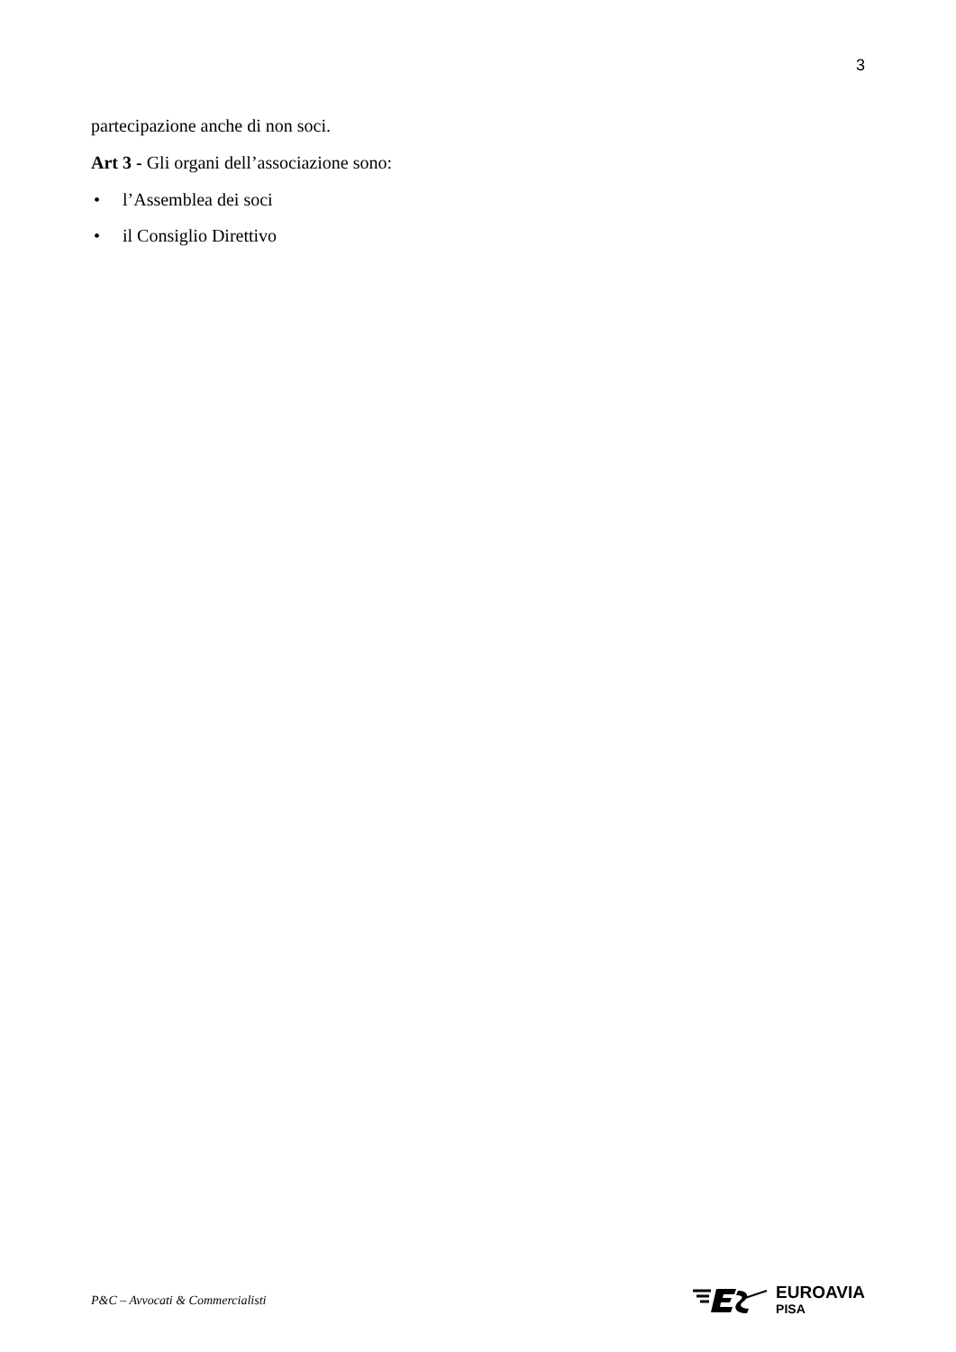3
partecipazione anche di non soci.
Art 3 - Gli organi dell’associazione sono:
• l’Assemblea dei soci
• il Consiglio Direttivo
P&C – Avvocati & Commercialisti
EUROAVIA
PISA